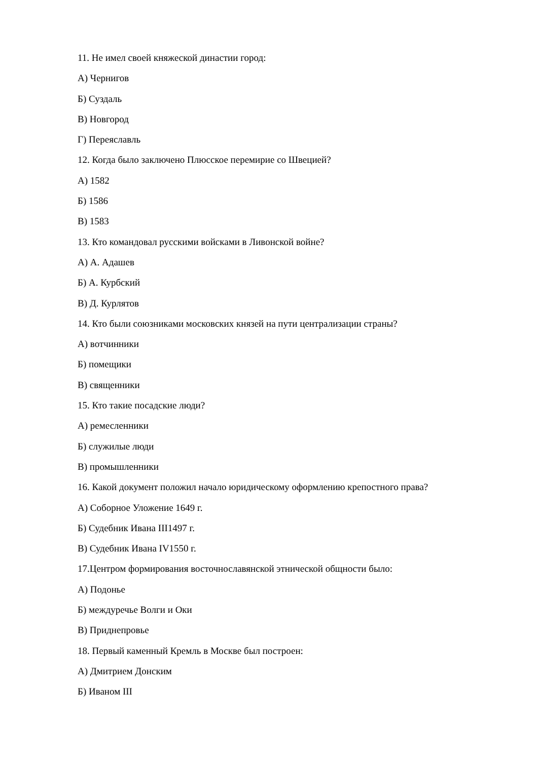11. Не имел своей княжеской династии город:
А) Чернигов
Б) Суздаль
В) Новгород
Г) Переяславль
12. Когда было заключено Плюсское перемирие со Швецией?
А) 1582
Б) 1586
В) 1583
13. Кто командовал русскими войсками в Ливонской войне?
А) А. Адашев
Б) А. Курбский
В) Д. Курлятов
14. Кто были союзниками московских князей на пути централизации страны?
А) вотчинники
Б) помещики
В) священники
15. Кто такие посадские люди?
А) ремесленники
Б) служилые люди
В) промышленники
16. Какой документ положил начало юридическому оформлению крепостного права?
А) Соборное Уложение 1649 г.
Б) Судебник Ивана III1497 г.
В) Судебник Ивана IV1550 г.
17.Центром формирования восточнославянской этнической общности было:
А) Подонье
Б) междуречье Волги и Оки
В) Приднепровье
18. Первый каменный Кремль в Москве был построен:
А) Дмитрием Донским
Б) Иваном III